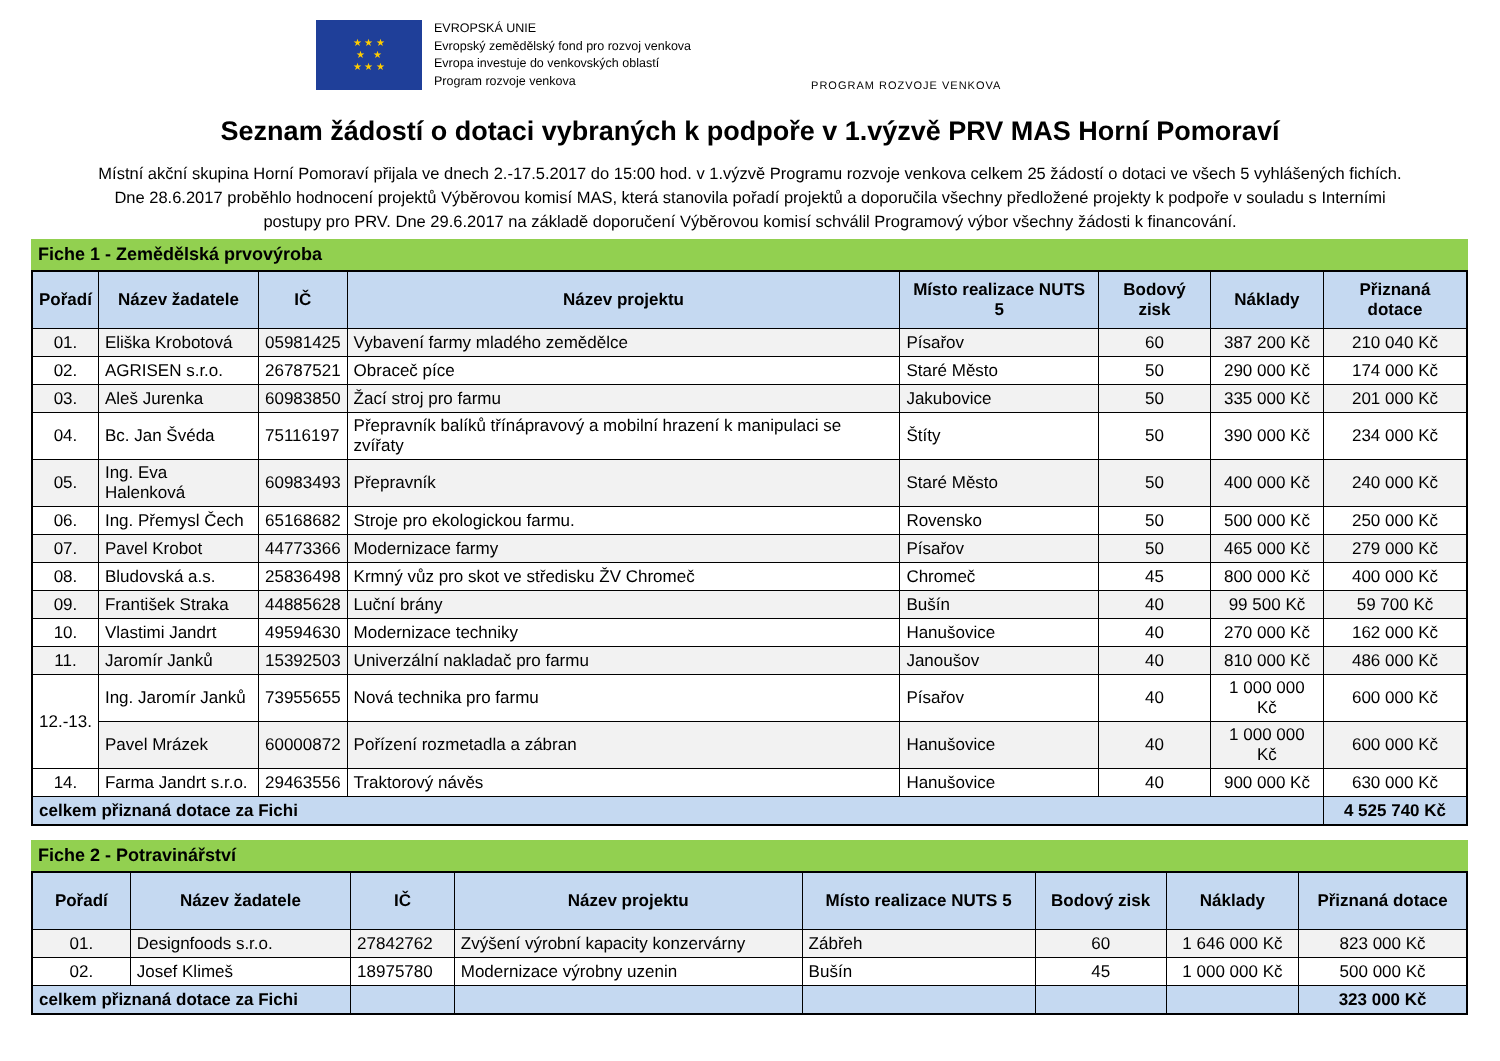★ ★ ★
★ ★
★ ★ ★
EVROPSKÁ UNIE
Evropský zemědělský fond pro rozvoj venkova
Evropa investuje do venkovských oblastí
Program rozvoje venkova
PROGRAM ROZVOJE VENKOVA
Seznam žádostí o dotaci vybraných k podpoře v 1.výzvě PRV MAS Horní Pomoraví
Místní akční skupina Horní Pomoraví přijala ve dnech 2.-17.5.2017 do 15:00 hod. v 1.výzvě Programu rozvoje venkova celkem 25 žádostí o dotaci ve všech 5 vyhlášených fichích.
Dne 28.6.2017 proběhlo hodnocení projektů Výběrovou komisí MAS, která stanovila pořadí projektů a doporučila všechny předložené projekty k podpoře v souladu s Interními
postupy pro PRV. Dne 29.6.2017 na základě doporučení Výběrovou komisí schválil Programový výbor všechny žádosti k financování.
Fiche 1 - Zemědělská prvovýroba
| Pořadí | Název žadatele | IČ | Název projektu | Místo realizace NUTS 5 | Bodový zisk | Náklady | Přiznaná dotace |
| --- | --- | --- | --- | --- | --- | --- | --- |
| 01. | Eliška Krobotová | 05981425 | Vybavení farmy mladého zemědělce | Písařov | 60 | 387 200 Kč | 210 040 Kč |
| 02. | AGRISEN s.r.o. | 26787521 | Obraceč píce | Staré Město | 50 | 290 000 Kč | 174 000 Kč |
| 03. | Aleš Jurenka | 60983850 | Žací stroj pro farmu | Jakubovice | 50 | 335 000 Kč | 201 000 Kč |
| 04. | Bc. Jan Švéda | 75116197 | Přepravník balíků třínápravový a mobilní hrazení k manipulaci se zvířaty | Štíty | 50 | 390 000 Kč | 234 000 Kč |
| 05. | Ing. Eva Halenková | 60983493 | Přepravník | Staré Město | 50 | 400 000 Kč | 240 000 Kč |
| 06. | Ing. Přemysl Čech | 65168682 | Stroje pro ekologickou farmu. | Rovensko | 50 | 500 000 Kč | 250 000 Kč |
| 07. | Pavel Krobot | 44773366 | Modernizace farmy | Písařov | 50 | 465 000 Kč | 279 000 Kč |
| 08. | Bludovská a.s. | 25836498 | Krmný vůz pro skot ve středisku ŽV Chromeč | Chromeč | 45 | 800 000 Kč | 400 000 Kč |
| 09. | František Straka | 44885628 | Luční brány | Bušín | 40 | 99 500 Kč | 59 700 Kč |
| 10. | Vlastimi Jandrt | 49594630 | Modernizace techniky | Hanušovice | 40 | 270 000 Kč | 162 000 Kč |
| 11. | Jaromír Janků | 15392503 | Univerzální nakladač pro farmu | Janoušov | 40 | 810 000 Kč | 486 000 Kč |
| 12.-13. | Ing. Jaromír Janků | 73955655 | Nová technika pro farmu | Písařov | 40 | 1 000 000 Kč | 600 000 Kč |
| | Pavel Mrázek | 60000872 | Pořízení rozmetadla a zábran | Hanušovice | 40 | 1 000 000 Kč | 600 000 Kč |
| 14. | Farma Jandrt s.r.o. | 29463556 | Traktorový návěs | Hanušovice | 40 | 900 000 Kč | 630 000 Kč |
| celkem přiznaná dotace za Fichi | | | | | | | 4 525 740 Kč |
Fiche 2 - Potravinářství
| Pořadí | Název žadatele | IČ | Název projektu | Místo realizace NUTS 5 | Bodový zisk | Náklady | Přiznaná dotace |
| --- | --- | --- | --- | --- | --- | --- | --- |
| 01. | Designfoods s.r.o. | 27842762 | Zvýšení výrobní kapacity konzervárny | Zábřeh | 60 | 1 646 000 Kč | 823 000 Kč |
| 02. | Josef Klimeš | 18975780 | Modernizace výrobny uzenin | Bušín | 45 | 1 000 000 Kč | 500 000 Kč |
| celkem přiznaná dotace za Fichi | | | | | | | 323 000 Kč |